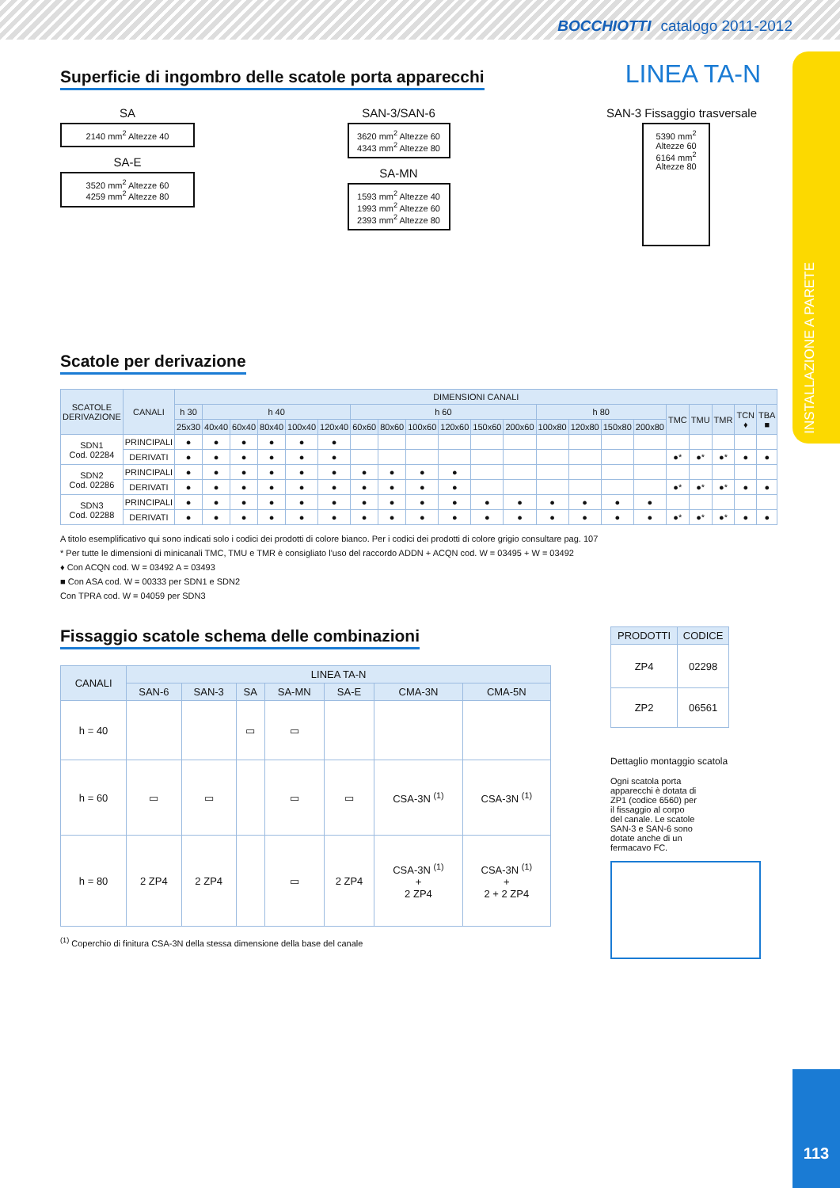BOCCHIOTTI catalogo 2011-2012
INSTALLAZIONE A PARETE
Superficie di ingombro delle scatole porta apparecchi
LINEA TA-N
SA
2140 mm<sup>2</sup> Altezze 40
SA-E
3520 mm<sup>2</sup> Altezze 60
4259 mm<sup>2</sup> Altezze 80
SAN-3/SAN-6
3620 mm<sup>2</sup> Altezze 60
4343 mm<sup>2</sup> Altezze 80
SA-MN
1593 mm<sup>2</sup> Altezze 40
1993 mm<sup>2</sup> Altezze 60
2393 mm<sup>2</sup> Altezze 80
SAN-3 Fissaggio trasversale
5390 mm<sup>2</sup>
Altezze 60
6164 mm<sup>2</sup>
Altezze 80
Scatole per derivazione
| SCATOLE DERIVAZIONE | CANALI | DIMENSIONI CANALI | | | | | | | | | | | | | | | | | | | | |
| --- | --- | --- | --- | --- | --- | --- | --- | --- | --- | --- | --- | --- | --- | --- | --- | --- | --- | --- | --- | --- | --- | --- |
| | | h 30 | h 40 | | | | | h 60 | | | | | | h 80 | | | | TMC | TMU | TMR | TCN ♦ | TBA ■ |
| | | 25x30 | 40x40 | 60x40 | 80x40 | 100x40 | 120x40 | 60x60 | 80x60 | 100x60 | 120x60 | 150x60 | 200x60 | 100x80 | 120x80 | 150x80 | 200x80 | | | | | |
| SDN1 Cod. 02284 | PRINCIPALI | ● | ● | ● | ● | ● | ● | | | | | | | | | | | | | | | |
| | DERIVATI | ● | ● | ● | ● | ● | ● | | | | | | | | | | | ●* | ●* | ●* | ● | ● |
| SDN2 Cod. 02286 | PRINCIPALI | ● | ● | ● | ● | ● | ● | ● | ● | ● | ● | | | | | | | | | | | |
| | DERIVATI | ● | ● | ● | ● | ● | ● | ● | ● | ● | ● | | | | | | | ●* | ●* | ●* | ● | ● |
| SDN3 Cod. 02288 | PRINCIPALI | ● | ● | ● | ● | ● | ● | ● | ● | ● | ● | ● | ● | ● | ● | ● | ● | | | | | |
| | DERIVATI | ● | ● | ● | ● | ● | ● | ● | ● | ● | ● | ● | ● | ● | ● | ● | ● | ●* | ●* | ●* | ● | ● |
A titolo esemplificativo qui sono indicati solo i codici dei prodotti di colore bianco. Per i codici dei prodotti di colore grigio consultare pag. 107
* Per tutte le dimensioni di minicanali TMC, TMU e TMR è consigliato l'uso del raccordo ADDN + ACQN cod. W = 03495 + W = 03492
♦ Con ACQN cod. W = 03492 A = 03493
■ Con ASA cod. W = 00333 per SDN1 e SDN2
Con TPRA cod. W = 04059 per SDN3
Fissaggio scatole schema delle combinazioni
| CANALI | LINEA TA-N | | | | | | |
| --- | --- | --- | --- | --- | --- | --- | --- |
| | SAN-6 | SAN-3 | SA | SA-MN | SA-E | CMA-3N | CMA-5N |
| h = 40 | | | ▭ | ▭ | | | |
| h = 60 | ▭ | ▭ | | ▭ | ▭ | CSA-3N <sup>(1)</sup> | CSA-3N <sup>(1)</sup> |
| h = 80 | 2 ZP4 | 2 ZP4 | | ▭ | 2 ZP4 | CSA-3N <sup>(1)</sup> + 2 ZP4 | CSA-3N <sup>(1)</sup> + 2 + 2 ZP4 |
<sup>(1)</sup> Coperchio di finitura CSA-3N della stessa dimensione della base del canale
| PRODOTTI | CODICE |
| --- | --- |
| ZP4 | 02298 |
| ZP2 | 06561 |
Dettaglio montaggio scatola
Ogni scatola porta apparecchi è dotata di ZP1 (codice 6560) per il fissaggio al corpo del canale. Le scatole SAN-3 e SAN-6 sono dotate anche di un fermacavo FC.
113